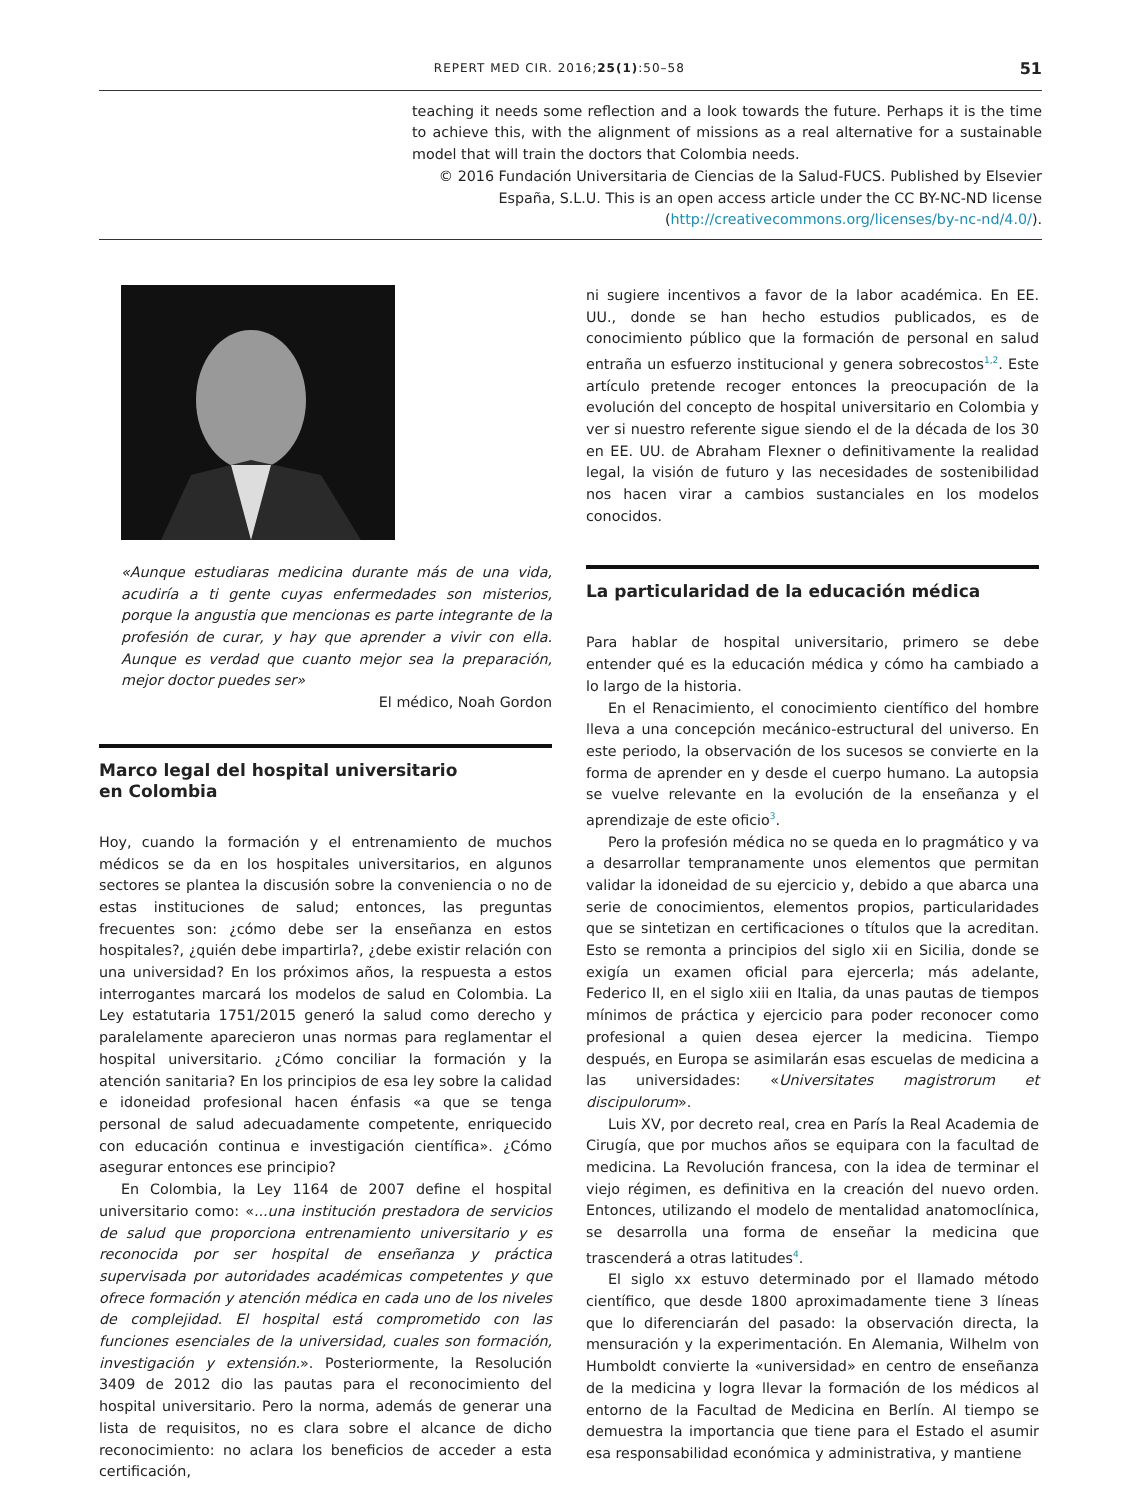REPERT MED CIR. 2016;25(1):50–58 51
teaching it needs some reflection and a look towards the future. Perhaps it is the time to achieve this, with the alignment of missions as a real alternative for a sustainable model that will train the doctors that Colombia needs.
© 2016 Fundación Universitaria de Ciencias de la Salud-FUCS. Published by Elsevier
España, S.L.U. This is an open access article under the CC BY-NC-ND license
(http://creativecommons.org/licenses/by-nc-nd/4.0/).
«Aunque estudiaras medicina durante más de una vida, acudiría a ti gente cuyas enfermedades son misterios, porque la angustia que mencionas es parte integrante de la profesión de curar, y hay que aprender a vivir con ella. Aunque es verdad que cuanto mejor sea la preparación, mejor doctor puedes ser»
El médico, Noah Gordon
Marco legal del hospital universitario
en Colombia
Hoy, cuando la formación y el entrenamiento de muchos médicos se da en los hospitales universitarios, en algunos sectores se plantea la discusión sobre la conveniencia o no de estas instituciones de salud; entonces, las preguntas frecuentes son: ¿cómo debe ser la enseñanza en estos hospitales?, ¿quién debe impartirla?, ¿debe existir relación con una universidad? En los próximos años, la respuesta a estos interrogantes marcará los modelos de salud en Colombia. La Ley estatutaria 1751/2015 generó la salud como derecho y paralelamente aparecieron unas normas para reglamentar el hospital universitario. ¿Cómo conciliar la formación y la atención sanitaria? En los principios de esa ley sobre la calidad e idoneidad profesional hacen énfasis «a que se tenga personal de salud adecuadamente competente, enriquecido con educación continua e investigación científica». ¿Cómo asegurar entonces ese principio?
En Colombia, la Ley 1164 de 2007 define el hospital universitario como: «...una institución prestadora de servicios de salud que proporciona entrenamiento universitario y es reconocida por ser hospital de enseñanza y práctica supervisada por autoridades académicas competentes y que ofrece formación y atención médica en cada uno de los niveles de complejidad. El hospital está comprometido con las funciones esenciales de la universidad, cuales son formación, investigación y extensión.». Posteriormente, la Resolución 3409 de 2012 dio las pautas para el reconocimiento del hospital universitario. Pero la norma, además de generar una lista de requisitos, no es clara sobre el alcance de dicho reconocimiento: no aclara los beneficios de acceder a esta certificación,
ni sugiere incentivos a favor de la labor académica. En EE. UU., donde se han hecho estudios publicados, es de conocimiento público que la formación de personal en salud entraña un esfuerzo institucional y genera sobrecostos<sup>1,2</sup>. Este artículo pretende recoger entonces la preocupación de la evolución del concepto de hospital universitario en Colombia y ver si nuestro referente sigue siendo el de la década de los 30 en EE. UU. de Abraham Flexner o definitivamente la realidad legal, la visión de futuro y las necesidades de sostenibilidad nos hacen virar a cambios sustanciales en los modelos conocidos.
La particularidad de la educación médica
Para hablar de hospital universitario, primero se debe entender qué es la educación médica y cómo ha cambiado a lo largo de la historia.
En el Renacimiento, el conocimiento científico del hombre lleva a una concepción mecánico-estructural del universo. En este periodo, la observación de los sucesos se convierte en la forma de aprender en y desde el cuerpo humano. La autopsia se vuelve relevante en la evolución de la enseñanza y el aprendizaje de este oficio<sup>3</sup>.
Pero la profesión médica no se queda en lo pragmático y va a desarrollar tempranamente unos elementos que permitan validar la idoneidad de su ejercicio y, debido a que abarca una serie de conocimientos, elementos propios, particularidades que se sintetizan en certificaciones o títulos que la acreditan. Esto se remonta a principios del siglo xii en Sicilia, donde se exigía un examen oficial para ejercerla; más adelante, Federico II, en el siglo xiii en Italia, da unas pautas de tiempos mínimos de práctica y ejercicio para poder reconocer como profesional a quien desea ejercer la medicina. Tiempo después, en Europa se asimilarán esas escuelas de medicina a las universidades: «Universitates magistrorum et discipulorum».
Luis XV, por decreto real, crea en París la Real Academia de Cirugía, que por muchos años se equipara con la facultad de medicina. La Revolución francesa, con la idea de terminar el viejo régimen, es definitiva en la creación del nuevo orden. Entonces, utilizando el modelo de mentalidad anatomoclínica, se desarrolla una forma de enseñar la medicina que trascenderá a otras latitudes<sup>4</sup>.
El siglo xx estuvo determinado por el llamado método científico, que desde 1800 aproximadamente tiene 3 líneas que lo diferenciarán del pasado: la observación directa, la mensuración y la experimentación. En Alemania, Wilhelm von Humboldt convierte la «universidad» en centro de enseñanza de la medicina y logra llevar la formación de los médicos al entorno de la Facultad de Medicina en Berlín. Al tiempo se demuestra la importancia que tiene para el Estado el asumir esa responsabilidad económica y administrativa, y mantiene